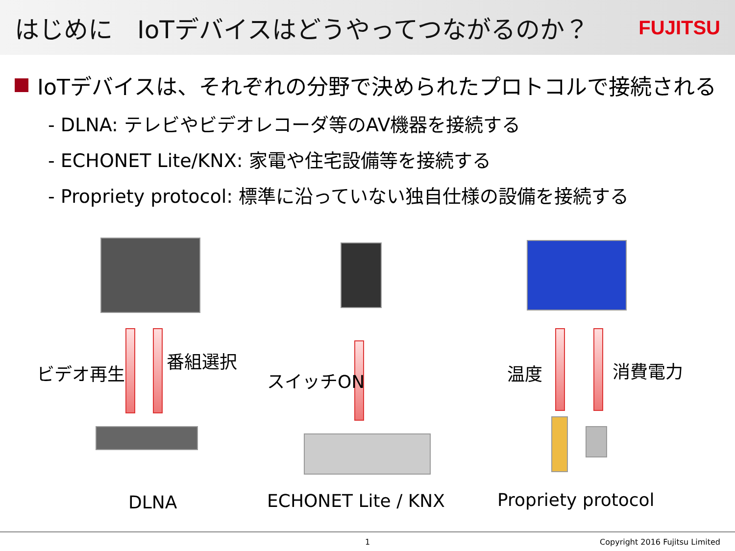はじめに　IoTデバイスはどうやってつながるのか？
FUJITSU
IoTデバイスは、それぞれの分野で決められたプロトコルで接続される
- DLNA: テレビやビデオレコーダ等のAV機器を接続する
- ECHONET Lite/KNX: 家電や住宅設備等を接続する
- Propriety protocol: 標準に沿っていない独自仕様の設備を接続する
ビデオ再生
番組選択
DLNA
スイッチON
ECHONET Lite / KNX
温度 消費電力
Propriety protocol
1 Copyright 2016 Fujitsu Limited